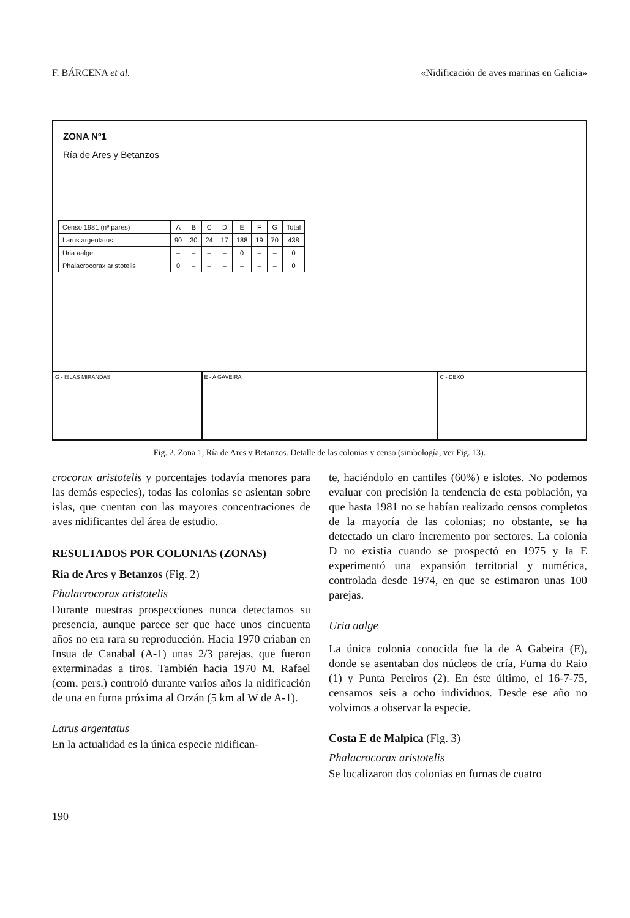F. BÁRCENA et al. «Nidificación de aves marinas en Galicia»
ZONA Nº1
Ría de Ares y Betanzos
| Censo 1981 (nº pares) | A | B | C | D | E | F | G | Total |
| Larus argentatus | 90 | 30 | 24 | 17 | 188 | 19 | 70 | 438 |
| Uria aalge | – | – | – | – | 0 | – | – | 0 |
| Phalacrocorax aristotelis | 0 | – | – | – | – | – | – | 0 |
G - ISLAS MIRANDAS E - A GAVEIRA C - DEXO
Fig. 2. Zona 1, Ría de Ares y Betanzos. Detalle de las colonias y censo (simbología, ver Fig. 13).
crocorax aristotelis y porcentajes todavía menores para las demás especies), todas las colonias se asientan sobre islas, que cuentan con las mayores concentraciones de aves nidificantes del área de estudio.
RESULTADOS POR COLONIAS (ZONAS)
Ría de Ares y Betanzos (Fig. 2)
Phalacrocorax aristotelis
Durante nuestras prospecciones nunca detectamos su presencia, aunque parece ser que hace unos cincuenta años no era rara su reproducción. Hacia 1970 criaban en Insua de Canabal (A-1) unas 2/3 parejas, que fueron exterminadas a tiros. También hacia 1970 M. Rafael (com. pers.) controló durante varios años la nidificación de una en furna próxima al Orzán (5 km al W de A-1).
Larus argentatus
En la actualidad es la única especie nidifican-
te, haciéndolo en cantiles (60%) e islotes. No podemos evaluar con precisión la tendencia de esta población, ya que hasta 1981 no se habían realizado censos completos de la mayoría de las colonias; no obstante, se ha detectado un claro incremento por sectores. La colonia D no existía cuando se prospectó en 1975 y la E experimentó una expansión territorial y numérica, controlada desde 1974, en que se estimaron unas 100 parejas.
Uria aalge
La única colonia conocida fue la de A Gabeira (E), donde se asentaban dos núcleos de cría, Furna do Raio (1) y Punta Pereiros (2). En éste último, el 16-7-75, censamos seis a ocho individuos. Desde ese año no volvimos a observar la especie.
Costa E de Malpica (Fig. 3)
Phalacrocorax aristotelis
Se localizaron dos colonias en furnas de cuatro
190